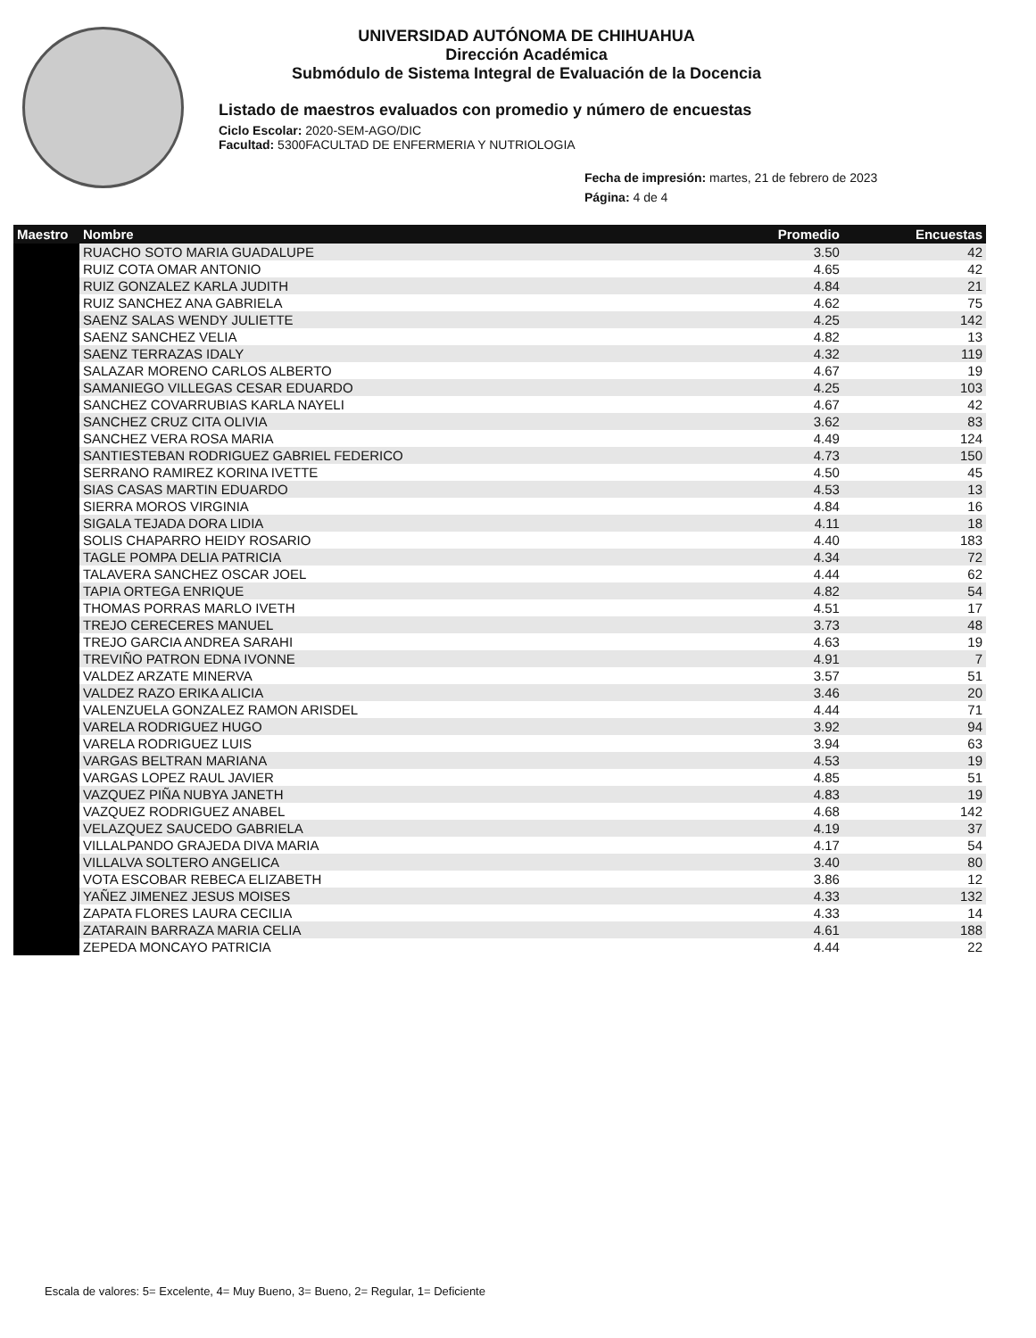UNIVERSIDAD AUTÓNOMA DE CHIHUAHUA
Dirección Académica
Submódulo de Sistema Integral de Evaluación de la Docencia
Listado de maestros evaluados con promedio y número de encuestas
Ciclo Escolar: 2020-SEM-AGO/DIC
Facultad: 5300FACULTAD DE ENFERMERIA Y NUTRIOLOGIA
Fecha de impresión: martes, 21 de febrero de 2023
Página: 4 de 4
| Maestro | Nombre | Promedio | Encuestas |
| --- | --- | --- | --- |
| | RUACHO SOTO MARIA GUADALUPE | 3.50 | 42 |
| | RUIZ COTA OMAR ANTONIO | 4.65 | 42 |
| | RUIZ GONZALEZ KARLA JUDITH | 4.84 | 21 |
| | RUIZ SANCHEZ ANA GABRIELA | 4.62 | 75 |
| | SAENZ SALAS WENDY JULIETTE | 4.25 | 142 |
| | SAENZ SANCHEZ VELIA | 4.82 | 13 |
| | SAENZ TERRAZAS IDALY | 4.32 | 119 |
| | SALAZAR MORENO CARLOS ALBERTO | 4.67 | 19 |
| | SAMANIEGO VILLEGAS CESAR EDUARDO | 4.25 | 103 |
| | SANCHEZ COVARRUBIAS KARLA NAYELI | 4.67 | 42 |
| | SANCHEZ CRUZ CITA OLIVIA | 3.62 | 83 |
| | SANCHEZ VERA ROSA MARIA | 4.49 | 124 |
| | SANTIESTEBAN RODRIGUEZ GABRIEL FEDERICO | 4.73 | 150 |
| | SERRANO RAMIREZ KORINA IVETTE | 4.50 | 45 |
| | SIAS CASAS MARTIN EDUARDO | 4.53 | 13 |
| | SIERRA MOROS VIRGINIA | 4.84 | 16 |
| | SIGALA TEJADA DORA LIDIA | 4.11 | 18 |
| | SOLIS CHAPARRO HEIDY ROSARIO | 4.40 | 183 |
| | TAGLE POMPA DELIA PATRICIA | 4.34 | 72 |
| | TALAVERA SANCHEZ OSCAR JOEL | 4.44 | 62 |
| | TAPIA ORTEGA ENRIQUE | 4.82 | 54 |
| | THOMAS PORRAS MARLO IVETH | 4.51 | 17 |
| | TREJO CERECERES MANUEL | 3.73 | 48 |
| | TREJO GARCIA ANDREA SARAHI | 4.63 | 19 |
| | TREVIÑO PATRON EDNA IVONNE | 4.91 | 7 |
| | VALDEZ ARZATE MINERVA | 3.57 | 51 |
| | VALDEZ RAZO ERIKA ALICIA | 3.46 | 20 |
| | VALENZUELA GONZALEZ RAMON ARISDEL | 4.44 | 71 |
| | VARELA RODRIGUEZ HUGO | 3.92 | 94 |
| | VARELA RODRIGUEZ LUIS | 3.94 | 63 |
| | VARGAS BELTRAN MARIANA | 4.53 | 19 |
| | VARGAS LOPEZ RAUL JAVIER | 4.85 | 51 |
| | VAZQUEZ PIÑA NUBYA JANETH | 4.83 | 19 |
| | VAZQUEZ RODRIGUEZ ANABEL | 4.68 | 142 |
| | VELAZQUEZ SAUCEDO GABRIELA | 4.19 | 37 |
| | VILLALPANDO GRAJEDA DIVA MARIA | 4.17 | 54 |
| | VILLALVA SOLTERO ANGELICA | 3.40 | 80 |
| | VOTA ESCOBAR REBECA ELIZABETH | 3.86 | 12 |
| | YAÑEZ JIMENEZ JESUS MOISES | 4.33 | 132 |
| | ZAPATA FLORES LAURA CECILIA | 4.33 | 14 |
| | ZATARAIN BARRAZA MARIA CELIA | 4.61 | 188 |
| | ZEPEDA MONCAYO PATRICIA | 4.44 | 22 |
Escala de valores: 5= Excelente, 4= Muy Bueno, 3= Bueno, 2= Regular, 1= Deficiente